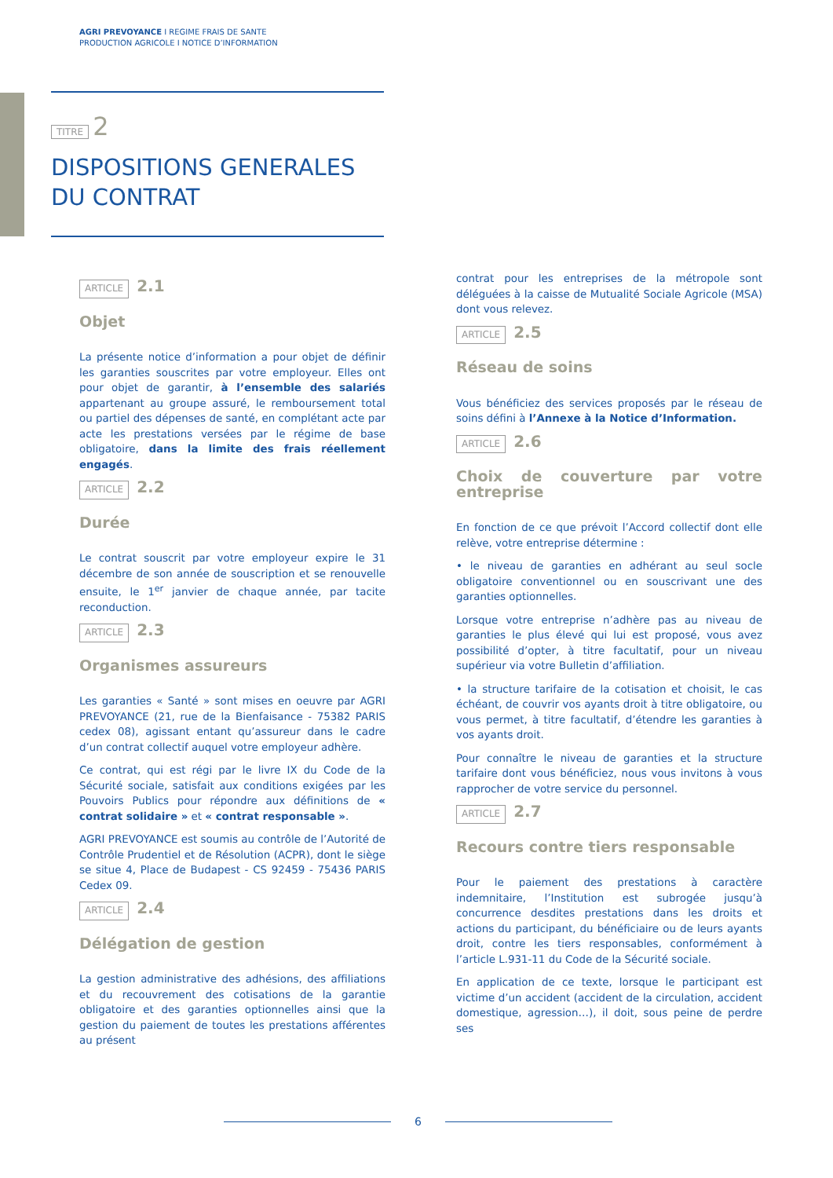AGRI PREVOYANCE I REGIME FRAIS DE SANTE
PRODUCTION AGRICOLE I NOTICE D’INFORMATION
TITRE 2
DISPOSITIONS GENERALES DU CONTRAT
ARTICLE 2.1
Objet
La présente notice d’information a pour objet de définir les garanties souscrites par votre employeur. Elles ont pour objet de garantir, à l’ensemble des salariés appartenant au groupe assuré, le remboursement total ou partiel des dépenses de santé, en complétant acte par acte les prestations versées par le régime de base obligatoire, dans la limite des frais réellement engagés.
ARTICLE 2.2
Durée
Le contrat souscrit par votre employeur expire le 31 décembre de son année de souscription et se renouvelle ensuite, le 1<sup>er</sup> janvier de chaque année, par tacite reconduction.
ARTICLE 2.3
Organismes assureurs
Les garanties « Santé » sont mises en oeuvre par AGRI PREVOYANCE (21, rue de la Bienfaisance - 75382 PARIS cedex 08), agissant entant qu’assureur dans le cadre d’un contrat collectif auquel votre employeur adhère.
Ce contrat, qui est régi par le livre IX du Code de la Sécurité sociale, satisfait aux conditions exigées par les Pouvoirs Publics pour répondre aux définitions de « contrat solidaire » et « contrat responsable ».
AGRI PREVOYANCE est soumis au contrôle de l’Autorité de Contrôle Prudentiel et de Résolution (ACPR), dont le siège se situe 4, Place de Budapest - CS 92459 - 75436 PARIS Cedex 09.
ARTICLE 2.4
Délégation de gestion
La gestion administrative des adhésions, des affiliations et du recouvrement des cotisations de la garantie obligatoire et des garanties optionnelles ainsi que la gestion du paiement de toutes les prestations afférentes au présent
contrat pour les entreprises de la métropole sont déléguées à la caisse de Mutualité Sociale Agricole (MSA) dont vous relevez.
ARTICLE 2.5
Réseau de soins
Vous bénéficiez des services proposés par le réseau de soins défini à l’Annexe à la Notice d’Information.
ARTICLE 2.6
Choix de couverture par votre entreprise
En fonction de ce que prévoit l’Accord collectif dont elle relève, votre entreprise détermine :
• le niveau de garanties en adhérant au seul socle obligatoire conventionnel ou en souscrivant une des garanties optionnelles.
Lorsque votre entreprise n’adhère pas au niveau de garanties le plus élevé qui lui est proposé, vous avez possibilité d’opter, à titre facultatif, pour un niveau supérieur via votre Bulletin d’affiliation.
• la structure tarifaire de la cotisation et choisit, le cas échéant, de couvrir vos ayants droit à titre obligatoire, ou vous permet, à titre facultatif, d’étendre les garanties à vos ayants droit.
Pour connaître le niveau de garanties et la structure tarifaire dont vous bénéficiez, nous vous invitons à vous rapprocher de votre service du personnel.
ARTICLE 2.7
Recours contre tiers responsable
Pour le paiement des prestations à caractère indemnitaire, l’Institution est subrogée jusqu’à concurrence desdites prestations dans les droits et actions du participant, du bénéficiaire ou de leurs ayants droit, contre les tiers responsables, conformément à l’article L.931-11 du Code de la Sécurité sociale.
En application de ce texte, lorsque le participant est victime d’un accident (accident de la circulation, accident domestique, agression…), il doit, sous peine de perdre ses
6